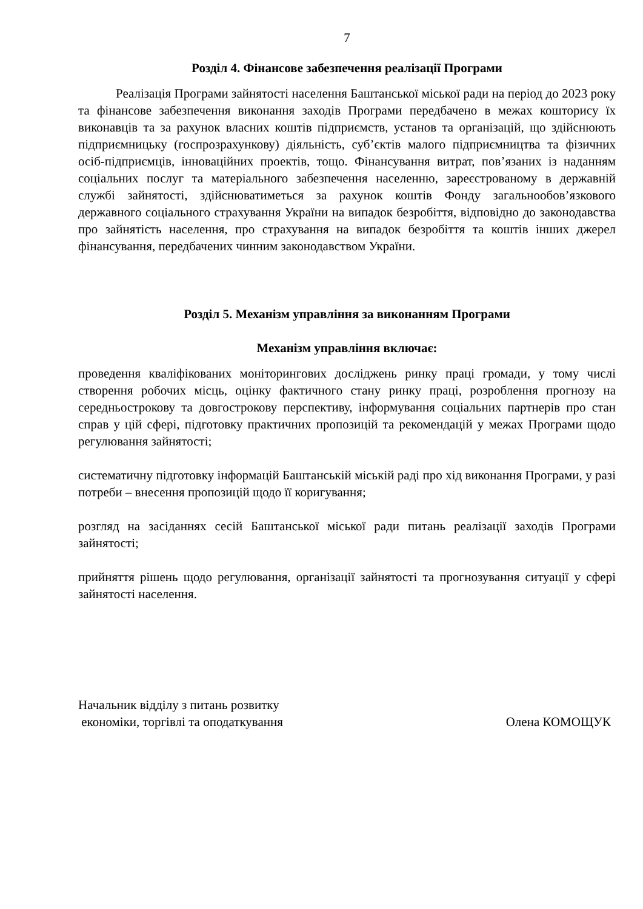7
Розділ 4. Фінансове забезпечення реалізації Програми
Реалізація Програми зайнятості населення Баштанської міської ради на період до 2023 року та фінансове забезпечення виконання заходів Програми передбачено в межах кошторису їх виконавців та за рахунок власних коштів підприємств, установ та організацій, що здійснюють підприємницьку (госпрозрахункову) діяльність, суб’єктів малого підприємництва та фізичних осіб-підприємців, інноваційних проектів, тощо. Фінансування витрат, пов’язаних із наданням соціальних послуг та матеріального забезпечення населенню, зареєстрованому в державній службі зайнятості, здійснюватиметься за рахунок коштів Фонду загальнообов’язкового державного соціального страхування України на випадок безробіття, відповідно до законодавства про зайнятість населення, про страхування на випадок безробіття та коштів інших джерел фінансування, передбачених чинним законодавством України.
Розділ 5. Механізм управління за виконанням Програми
Механізм управління включає:
проведення кваліфікованих моніторингових досліджень ринку праці громади, у тому числі створення робочих місць, оцінку фактичного стану ринку праці, розроблення прогнозу на середньострокову та довгострокову перспективу, інформування соціальних партнерів про стан справ у цій сфері, підготовку практичних пропозицій та рекомендацій у межах Програми щодо регулювання зайнятості;
систематичну підготовку інформацій Баштанській міській раді про хід виконання Програми, у разі потреби – внесення пропозицій щодо її коригування;
розгляд на засіданнях сесій Баштанської міської ради питань реалізації заходів Програми зайнятості;
прийняття рішень щодо регулювання, організації зайнятості та прогнозування ситуації у сфері зайнятості населення.
Начальник відділу з питань розвитку
економіки, торгівлі та оподаткування
Олена КОМОЩУК